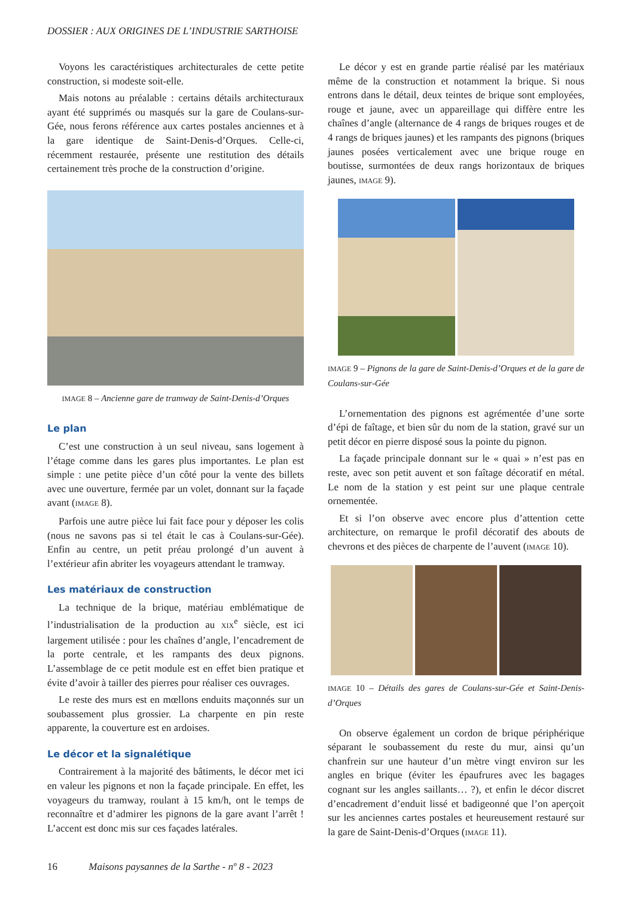DOSSIER : AUX ORIGINES DE L’INDUSTRIE SARTHOISE
Voyons les caractéristiques architecturales de cette petite construction, si modeste soit-elle.
Mais notons au préalable : certains détails architecturaux ayant été supprimés ou masqués sur la gare de Coulans-sur-Gée, nous ferons référence aux cartes postales anciennes et à la gare identique de Saint-Denis-d’Orques. Celle-ci, récemment restaurée, présente une restitution des détails certainement très proche de la construction d’origine.
IMAGE 8 – Ancienne gare de tramway de Saint-Denis-d’Orques
Le plan
C’est une construction à un seul niveau, sans logement à l’étage comme dans les gares plus importantes. Le plan est simple : une petite pièce d’un côté pour la vente des billets avec une ouverture, fermée par un volet, donnant sur la façade avant (IMAGE 8).
Parfois une autre pièce lui fait face pour y déposer les colis (nous ne savons pas si tel était le cas à Coulans-sur-Gée). Enfin au centre, un petit préau prolongé d’un auvent à l’extérieur afin abriter les voyageurs attendant le tramway.
Les matériaux de construction
La technique de la brique, matériau emblématique de l’industrialisation de la production au XIX<sup>e</sup> siècle, est ici largement utilisée : pour les chaînes d’angle, l’encadrement de la porte centrale, et les rampants des deux pignons. L’assemblage de ce petit module est en effet bien pratique et évite d’avoir à tailler des pierres pour réaliser ces ouvrages.
Le reste des murs est en mœllons enduits maçonnés sur un soubassement plus grossier. La charpente en pin reste apparente, la couverture est en ardoises.
Le décor et la signalétique
Contrairement à la majorité des bâtiments, le décor met ici en valeur les pignons et non la façade principale. En effet, les voyageurs du tramway, roulant à 15 km/h, ont le temps de reconnaître et d’admirer les pignons de la gare avant l’arrêt ! L’accent est donc mis sur ces façades latérales.
Le décor y est en grande partie réalisé par les matériaux même de la construction et notamment la brique. Si nous entrons dans le détail, deux teintes de brique sont employées, rouge et jaune, avec un appareillage qui diffère entre les chaînes d’angle (alternance de 4 rangs de briques rouges et de 4 rangs de briques jaunes) et les rampants des pignons (briques jaunes posées verticalement avec une brique rouge en boutisse, surmontées de deux rangs horizontaux de briques jaunes, IMAGE 9).
IMAGE 9 – Pignons de la gare de Saint-Denis-d’Orques et de la gare de Coulans-sur-Gée
L’ornementation des pignons est agrémentée d’une sorte d’épi de faîtage, et bien sûr du nom de la station, gravé sur un petit décor en pierre disposé sous la pointe du pignon.
La façade principale donnant sur le « quai » n’est pas en reste, avec son petit auvent et son faîtage décoratif en métal. Le nom de la station y est peint sur une plaque centrale ornementée.
Et si l’on observe avec encore plus d’attention cette architecture, on remarque le profil décoratif des abouts de chevrons et des pièces de charpente de l’auvent (IMAGE 10).
IMAGE 10 – Détails des gares de Coulans-sur-Gée et Saint-Denis-d’Orques
On observe également un cordon de brique périphérique séparant le soubassement du reste du mur, ainsi qu’un chanfrein sur une hauteur d’un mètre vingt environ sur les angles en brique (éviter les épaufrures avec les bagages cognant sur les angles saillants… ?), et enfin le décor discret d’encadrement d’enduit lissé et badigeonné que l’on aperçoit sur les anciennes cartes postales et heureusement restauré sur la gare de Saint-Denis-d’Orques (IMAGE 11).
16 Maisons paysannes de la Sarthe - nº 8 - 2023